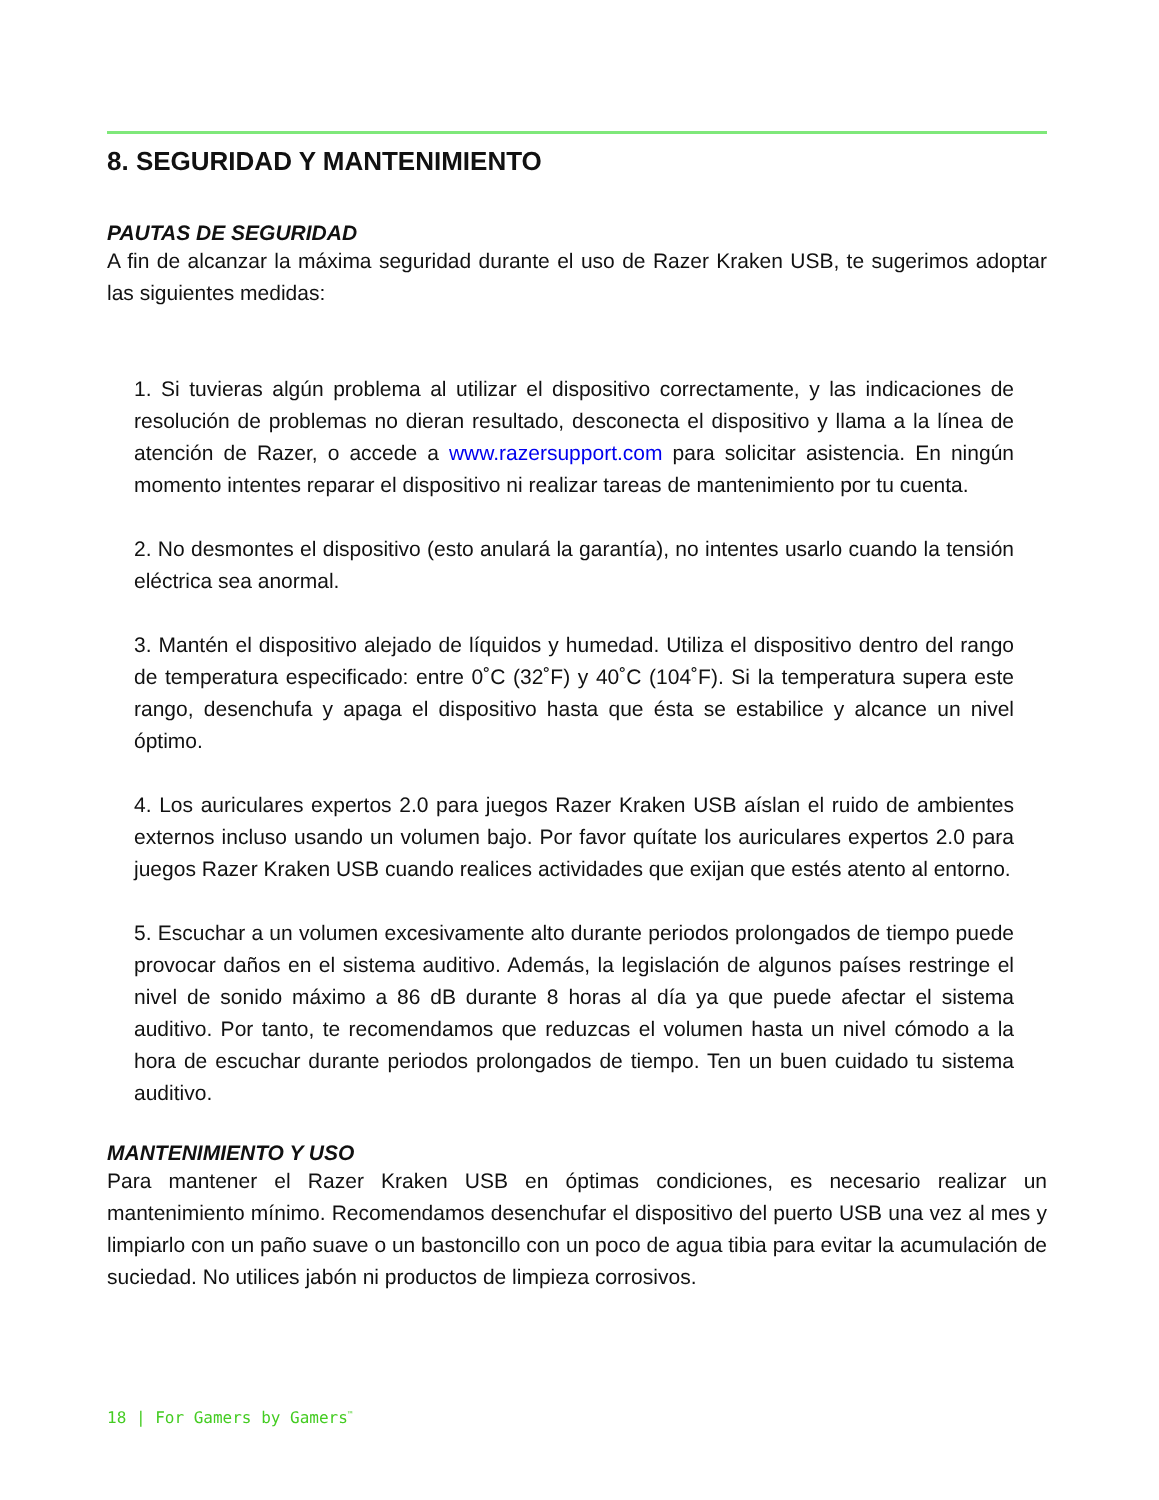8. SEGURIDAD Y MANTENIMIENTO
PAUTAS DE SEGURIDAD
A fin de alcanzar la máxima seguridad durante el uso de Razer Kraken USB, te sugerimos adoptar las siguientes medidas:
1. Si tuvieras algún problema al utilizar el dispositivo correctamente, y las indicaciones de resolución de problemas no dieran resultado, desconecta el dispositivo y llama a la línea de atención de Razer, o accede a www.razersupport.com para solicitar asistencia. En ningún momento intentes reparar el dispositivo ni realizar tareas de mantenimiento por tu cuenta.
2. No desmontes el dispositivo (esto anulará la garantía), no intentes usarlo cuando la tensión eléctrica sea anormal.
3. Mantén el dispositivo alejado de líquidos y humedad. Utiliza el dispositivo dentro del rango de temperatura especificado: entre 0˚C (32˚F) y 40˚C (104˚F). Si la temperatura supera este rango, desenchufa y apaga el dispositivo hasta que ésta se estabilice y alcance un nivel óptimo.
4. Los auriculares expertos 2.0 para juegos Razer Kraken USB aíslan el ruido de ambientes externos incluso usando un volumen bajo. Por favor quítate los auriculares expertos 2.0 para juegos Razer Kraken USB cuando realices actividades que exijan que estés atento al entorno.
5. Escuchar a un volumen excesivamente alto durante periodos prolongados de tiempo puede provocar daños en el sistema auditivo. Además, la legislación de algunos países restringe el nivel de sonido máximo a 86 dB durante 8 horas al día ya que puede afectar el sistema auditivo. Por tanto, te recomendamos que reduzcas el volumen hasta un nivel cómodo a la hora de escuchar durante periodos prolongados de tiempo. Ten un buen cuidado tu sistema auditivo.
MANTENIMIENTO Y USO
Para mantener el Razer Kraken USB en óptimas condiciones, es necesario realizar un mantenimiento mínimo. Recomendamos desenchufar el dispositivo del puerto USB una vez al mes y limpiarlo con un paño suave o un bastoncillo con un poco de agua tibia para evitar la acumulación de suciedad. No utilices jabón ni productos de limpieza corrosivos.
18 | For Gamers by Gamers<sup>™</sup>